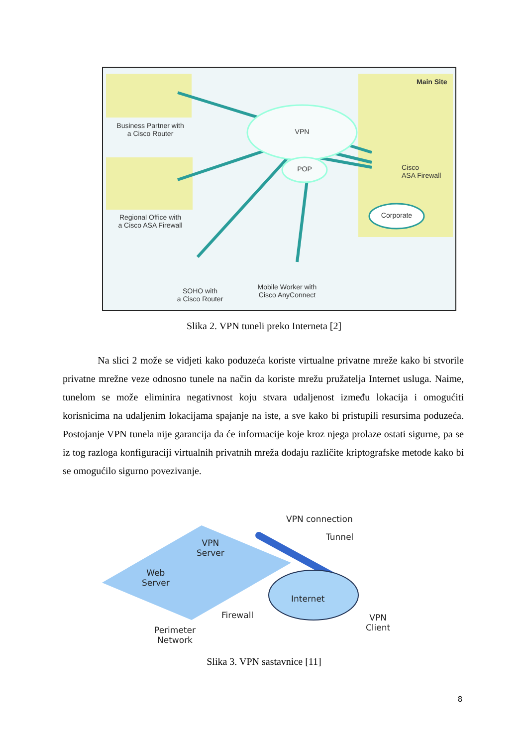Main Site
Business Partner with
a Cisco Router
VPN
POP
Cisco
ASA Firewall
Regional Office with
a Cisco ASA Firewall
Corporate
SOHO with
a Cisco Router
Mobile Worker with
Cisco AnyConnect
Slika 2. VPN tuneli preko Interneta [2]
Na slici 2 može se vidjeti kako poduzeća koriste virtualne privatne mreže kako bi stvorile privatne mrežne veze odnosno tunele na način da koriste mrežu pružatelja Internet usluga. Naime, tunelom se može eliminira negativnost koju stvara udaljenost između lokacija i omogućiti korisnicima na udaljenim lokacijama spajanje na iste, a sve kako bi pristupili resursima poduzeća. Postojanje VPN tunela nije garancija da će informacije koje kroz njega prolaze ostati sigurne, pa se iz tog razloga konfiguraciji virtualnih privatnih mreža dodaju različite kriptografske metode kako bi se omogućilo sigurno povezivanje.
VPN connection
Tunnel
VPN
Server
Web
Server
Internet
Firewall
VPN
Client
Perimeter
Network
Slika 3. VPN sastavnice [11]
8